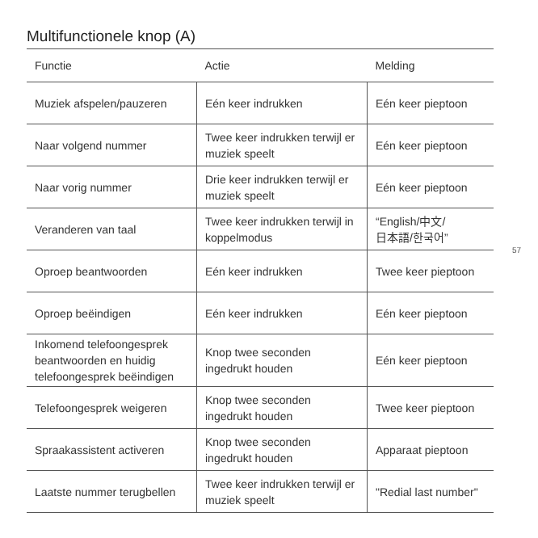Multifunctionele knop (A)
| Functie | Actie | Melding |
| --- | --- | --- |
| Muziek afspelen/pauzeren | Eén keer indrukken | Eén keer pieptoon |
| Naar volgend nummer | Twee keer indrukken terwijl er muziek speelt | Eén keer pieptoon |
| Naar vorig nummer | Drie keer indrukken terwijl er muziek speelt | Eén keer pieptoon |
| Veranderen van taal | Twee keer indrukken terwijl in koppelmodus | “English/中文/ 日本語/한국어” |
| Oproep beantwoorden | Eén keer indrukken | Twee keer pieptoon |
| Oproep beëindigen | Eén keer indrukken | Eén keer pieptoon |
| Inkomend telefoongesprek beantwoorden en huidig telefoongesprek beëindigen | Knop twee seconden ingedrukt houden | Eén keer pieptoon |
| Telefoongesprek weigeren | Knop twee seconden ingedrukt houden | Twee keer pieptoon |
| Spraakassistent activeren | Knop twee seconden ingedrukt houden | Apparaat pieptoon |
| Laatste nummer terugbellen | Twee keer indrukken terwijl er muziek speelt | "Redial last number" |
57